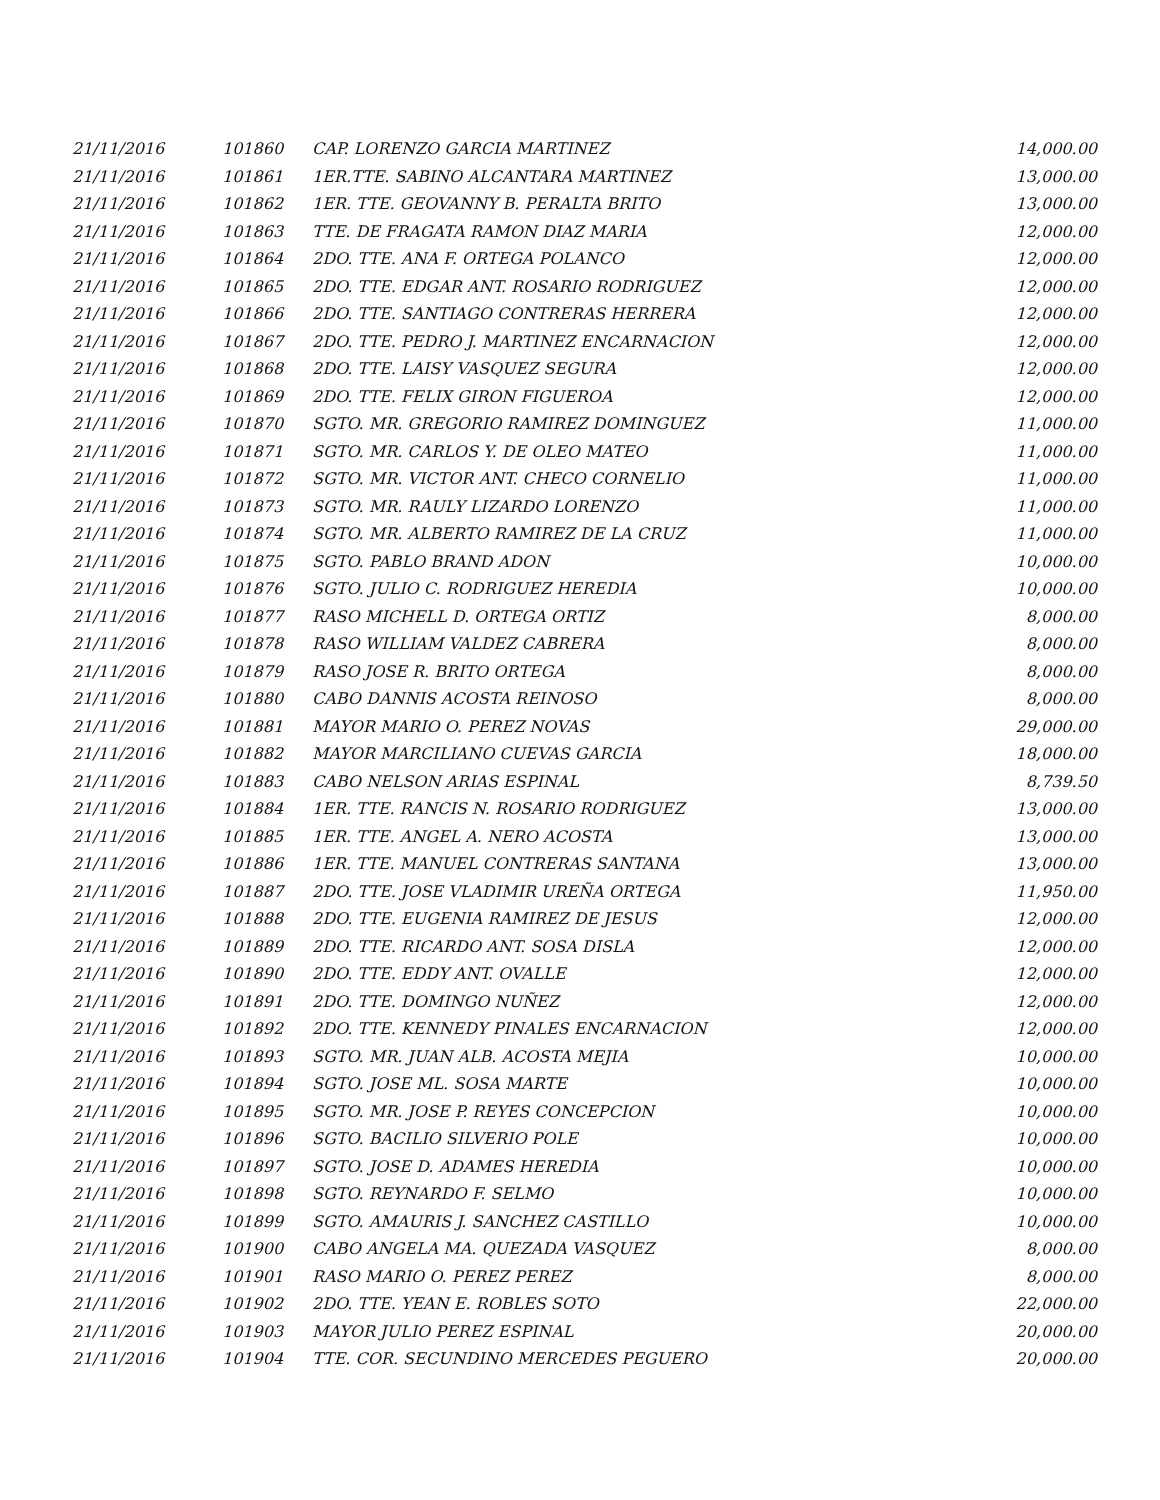| 21/11/2016 | 101860 | CAP. LORENZO GARCIA MARTINEZ | 14,000.00 |
| 21/11/2016 | 101861 | 1ER.TTE. SABINO ALCANTARA MARTINEZ | 13,000.00 |
| 21/11/2016 | 101862 | 1ER. TTE. GEOVANNY B. PERALTA BRITO | 13,000.00 |
| 21/11/2016 | 101863 | TTE. DE FRAGATA RAMON DIAZ MARIA | 12,000.00 |
| 21/11/2016 | 101864 | 2DO. TTE. ANA F. ORTEGA POLANCO | 12,000.00 |
| 21/11/2016 | 101865 | 2DO. TTE. EDGAR ANT. ROSARIO RODRIGUEZ | 12,000.00 |
| 21/11/2016 | 101866 | 2DO. TTE. SANTIAGO CONTRERAS HERRERA | 12,000.00 |
| 21/11/2016 | 101867 | 2DO. TTE. PEDRO J. MARTINEZ ENCARNACION | 12,000.00 |
| 21/11/2016 | 101868 | 2DO. TTE. LAISY VASQUEZ SEGURA | 12,000.00 |
| 21/11/2016 | 101869 | 2DO. TTE. FELIX GIRON FIGUEROA | 12,000.00 |
| 21/11/2016 | 101870 | SGTO. MR. GREGORIO RAMIREZ DOMINGUEZ | 11,000.00 |
| 21/11/2016 | 101871 | SGTO. MR. CARLOS Y. DE OLEO MATEO | 11,000.00 |
| 21/11/2016 | 101872 | SGTO. MR. VICTOR ANT. CHECO CORNELIO | 11,000.00 |
| 21/11/2016 | 101873 | SGTO. MR. RAULY LIZARDO LORENZO | 11,000.00 |
| 21/11/2016 | 101874 | SGTO. MR. ALBERTO RAMIREZ DE LA CRUZ | 11,000.00 |
| 21/11/2016 | 101875 | SGTO. PABLO BRAND ADON | 10,000.00 |
| 21/11/2016 | 101876 | SGTO. JULIO C. RODRIGUEZ HEREDIA | 10,000.00 |
| 21/11/2016 | 101877 | RASO MICHELL D. ORTEGA ORTIZ | 8,000.00 |
| 21/11/2016 | 101878 | RASO WILLIAM VALDEZ CABRERA | 8,000.00 |
| 21/11/2016 | 101879 | RASO JOSE R. BRITO ORTEGA | 8,000.00 |
| 21/11/2016 | 101880 | CABO DANNIS ACOSTA REINOSO | 8,000.00 |
| 21/11/2016 | 101881 | MAYOR MARIO O. PEREZ NOVAS | 29,000.00 |
| 21/11/2016 | 101882 | MAYOR MARCILIANO CUEVAS GARCIA | 18,000.00 |
| 21/11/2016 | 101883 | CABO NELSON ARIAS ESPINAL | 8,739.50 |
| 21/11/2016 | 101884 | 1ER. TTE. RANCIS N. ROSARIO RODRIGUEZ | 13,000.00 |
| 21/11/2016 | 101885 | 1ER. TTE. ANGEL A. NERO ACOSTA | 13,000.00 |
| 21/11/2016 | 101886 | 1ER. TTE. MANUEL CONTRERAS SANTANA | 13,000.00 |
| 21/11/2016 | 101887 | 2DO. TTE. JOSE VLADIMIR UREÑA ORTEGA | 11,950.00 |
| 21/11/2016 | 101888 | 2DO. TTE. EUGENIA RAMIREZ DE JESUS | 12,000.00 |
| 21/11/2016 | 101889 | 2DO. TTE. RICARDO ANT. SOSA DISLA | 12,000.00 |
| 21/11/2016 | 101890 | 2DO. TTE. EDDY ANT. OVALLE | 12,000.00 |
| 21/11/2016 | 101891 | 2DO. TTE. DOMINGO NUÑEZ | 12,000.00 |
| 21/11/2016 | 101892 | 2DO. TTE. KENNEDY PINALES ENCARNACION | 12,000.00 |
| 21/11/2016 | 101893 | SGTO. MR. JUAN ALB. ACOSTA MEJIA | 10,000.00 |
| 21/11/2016 | 101894 | SGTO. JOSE ML. SOSA MARTE | 10,000.00 |
| 21/11/2016 | 101895 | SGTO. MR. JOSE P. REYES CONCEPCION | 10,000.00 |
| 21/11/2016 | 101896 | SGTO. BACILIO SILVERIO POLE | 10,000.00 |
| 21/11/2016 | 101897 | SGTO. JOSE D. ADAMES HEREDIA | 10,000.00 |
| 21/11/2016 | 101898 | SGTO. REYNARDO F. SELMO | 10,000.00 |
| 21/11/2016 | 101899 | SGTO. AMAURIS J. SANCHEZ CASTILLO | 10,000.00 |
| 21/11/2016 | 101900 | CABO ANGELA MA. QUEZADA VASQUEZ | 8,000.00 |
| 21/11/2016 | 101901 | RASO MARIO O. PEREZ PEREZ | 8,000.00 |
| 21/11/2016 | 101902 | 2DO. TTE. YEAN E. ROBLES SOTO | 22,000.00 |
| 21/11/2016 | 101903 | MAYOR JULIO PEREZ ESPINAL | 20,000.00 |
| 21/11/2016 | 101904 | TTE. COR. SECUNDINO MERCEDES PEGUERO | 20,000.00 |